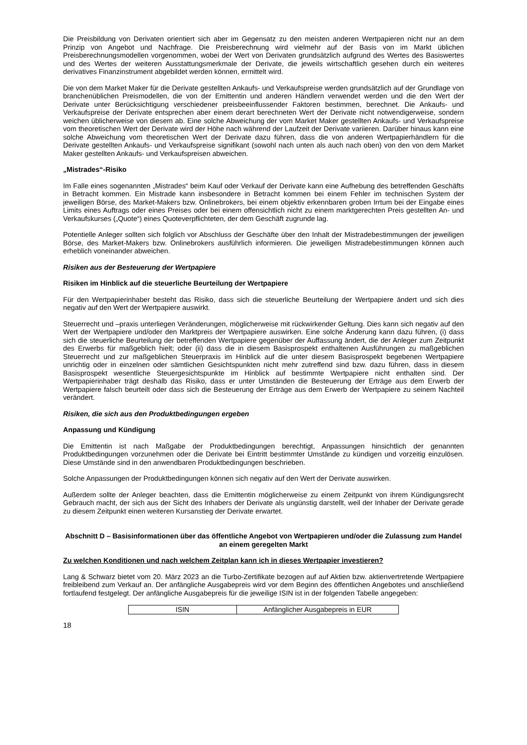Die Preisbildung von Derivaten orientiert sich aber im Gegensatz zu den meisten anderen Wertpapieren nicht nur an dem Prinzip von Angebot und Nachfrage. Die Preisberechnung wird vielmehr auf der Basis von im Markt üblichen Preisberechnungsmodellen vorgenommen, wobei der Wert von Derivaten grundsätzlich aufgrund des Wertes des Basiswertes und des Wertes der weiteren Ausstattungsmerkmale der Derivate, die jeweils wirtschaftlich gesehen durch ein weiteres derivatives Finanzinstrument abgebildet werden können, ermittelt wird.
Die von dem Market Maker für die Derivate gestellten Ankaufs- und Verkaufspreise werden grundsätzlich auf der Grundlage von branchenüblichen Preismodellen, die von der Emittentin und anderen Händlern verwendet werden und die den Wert der Derivate unter Berücksichtigung verschiedener preisbeeinflussender Faktoren bestimmen, berechnet. Die Ankaufs- und Verkaufspreise der Derivate entsprechen aber einem derart berechneten Wert der Derivate nicht notwendigerweise, sondern weichen üblicherweise von diesem ab. Eine solche Abweichung der vom Market Maker gestellten Ankaufs- und Verkaufspreise vom theoretischen Wert der Derivate wird der Höhe nach während der Laufzeit der Derivate variieren. Darüber hinaus kann eine solche Abweichung vom theoretischen Wert der Derivate dazu führen, dass die von anderen Wertpapierhändlern für die Derivate gestellten Ankaufs- und Verkaufspreise signifikant (sowohl nach unten als auch nach oben) von den von dem Market Maker gestellten Ankaufs- und Verkaufspreisen abweichen.
„Mistrades“-Risiko
Im Falle eines sogenannten „Mistrades“ beim Kauf oder Verkauf der Derivate kann eine Aufhebung des betreffenden Geschäfts in Betracht kommen. Ein Mistrade kann insbesondere in Betracht kommen bei einem Fehler im technischen System der jeweiligen Börse, des Market-Makers bzw. Onlinebrokers, bei einem objektiv erkennbaren groben Irrtum bei der Eingabe eines Limits eines Auftrags oder eines Preises oder bei einem offensichtlich nicht zu einem marktgerechten Preis gestellten An- und Verkaufskurses („Quote“) eines Quoteverpflichteten, der dem Geschäft zugrunde lag.
Potentielle Anleger sollten sich folglich vor Abschluss der Geschäfte über den Inhalt der Mistradebestimmungen der jeweiligen Börse, des Market-Makers bzw. Onlinebrokers ausführlich informieren. Die jeweiligen Mistradebestimmungen können auch erheblich voneinander abweichen.
Risiken aus der Besteuerung der Wertpapiere
Risiken im Hinblick auf die steuerliche Beurteilung der Wertpapiere
Für den Wertpapierinhaber besteht das Risiko, dass sich die steuerliche Beurteilung der Wertpapiere ändert und sich dies negativ auf den Wert der Wertpapiere auswirkt.
Steuerrecht und –praxis unterliegen Veränderungen, möglicherweise mit rückwirkender Geltung. Dies kann sich negativ auf den Wert der Wertpapiere und/oder den Marktpreis der Wertpapiere auswirken. Eine solche Änderung kann dazu führen, (i) dass sich die steuerliche Beurteilung der betreffenden Wertpapiere gegenüber der Auffassung ändert, die der Anleger zum Zeitpunkt des Erwerbs für maßgeblich hielt; oder (ii) dass die in diesem Basisprospekt enthaltenen Ausführungen zu maßgeblichen Steuerrecht und zur maßgeblichen Steuerpraxis im Hinblick auf die unter diesem Basisprospekt begebenen Wertpapiere unrichtig oder in einzelnen oder sämtlichen Gesichtspunkten nicht mehr zutreffend sind bzw. dazu führen, dass in diesem Basisprospekt wesentliche Steuergesichtspunkte im Hinblick auf bestimmte Wertpapiere nicht enthalten sind. Der Wertpapierinhaber trägt deshalb das Risiko, dass er unter Umständen die Besteuerung der Erträge aus dem Erwerb der Wertpapiere falsch beurteilt oder dass sich die Besteuerung der Erträge aus dem Erwerb der Wertpapiere zu seinem Nachteil verändert.
Risiken, die sich aus den Produktbedingungen ergeben
Anpassung und Kündigung
Die Emittentin ist nach Maßgabe der Produktbedingungen berechtigt, Anpassungen hinsichtlich der genannten Produktbedingungen vorzunehmen oder die Derivate bei Eintritt bestimmter Umstände zu kündigen und vorzeitig einzulösen. Diese Umstände sind in den anwendbaren Produktbedingungen beschrieben.
Solche Anpassungen der Produktbedingungen können sich negativ auf den Wert der Derivate auswirken.
Außerdem sollte der Anleger beachten, dass die Emittentin möglicherweise zu einem Zeitpunkt von ihrem Kündigungsrecht Gebrauch macht, der sich aus der Sicht des Inhabers der Derivate als ungünstig darstellt, weil der Inhaber der Derivate gerade zu diesem Zeitpunkt einen weiteren Kursanstieg der Derivate erwartet.
Abschnitt D – Basisinformationen über das öffentliche Angebot von Wertpapieren und/oder die Zulassung zum Handel an einem geregelten Markt
Zu welchen Konditionen und nach welchem Zeitplan kann ich in dieses Wertpapier investieren?
Lang & Schwarz bietet vom 20. März 2023 an die Turbo-Zertifikate bezogen auf auf Aktien bzw. aktienvertretende Wertpapiere freibleibend zum Verkauf an. Der anfängliche Ausgabepreis wird vor dem Beginn des öffentlichen Angebotes und anschließend fortlaufend festgelegt. Der anfängliche Ausgabepreis für die jeweilige ISIN ist in der folgenden Tabelle angegeben:
| ISIN | Anfänglicher Ausgabepreis in EUR |
18